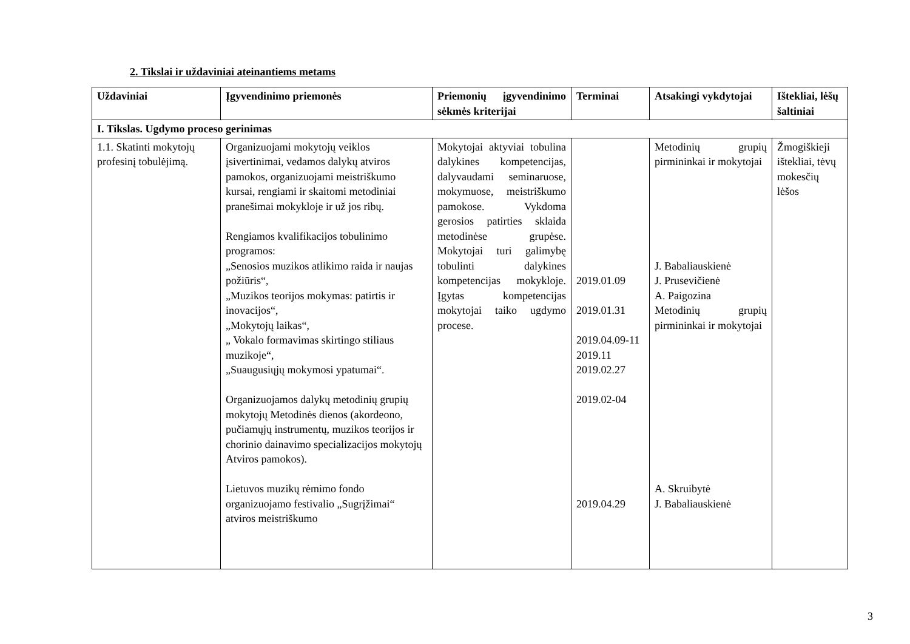2. Tikslai ir uždaviniai ateinantiems metams
| Uždaviniai | Įgyvendinimo priemonės | Priemonių įgyvendinimo sėkmės kriterijai | Terminai | Atsakingi vykdytojai | Ištekliai, lėšų šaltiniai |
| --- | --- | --- | --- | --- | --- |
| I. Tikslas. Ugdymo proceso gerinimas | | | | | |
| 1.1. Skatinti mokytojų profesinį tobulėjimą. | Organizuojami mokytojų veiklos įsivertinimai, vedamos dalykų atviros pamokos, organizuojami meistriškumo kursai, rengiami ir skaitomi metodiniai pranešimai mokykloje ir už jos ribų. Rengiamos kvalifikacijos tobulinimo programos: „Senosios muzikos atlikimo raida ir naujas požiūris“, „Muzikos teorijos mokymas: patirtis ir inovacijos“, „Mokytojų laikas“, „ Vokalo formavimas skirtingo stiliaus muzikoje“, „Suaugusiųjų mokymosi ypatumai“. Organizuojamos dalykų metodinių grupių mokytojų Metodinės dienos (akordeono, pučiamųjų instrumentų, muzikos teorijos ir chorinio dainavimo specializacijos mokytojų Atviros pamokos). Lietuvos muzikų rėmimo fondo organizuojamo festivalio „Sugrįžimai“ atviros meistriškumo | Mokytojai aktyviai tobulina dalykines kompetencijas, dalyvaudami seminaruose, mokymuose, meistriškumo pamokose. Vykdoma gerosios patirties sklaida metodinėse grupėse. Mokytojai turi galimybę tobulinti dalykines kompetencijas mokykloje. Įgytas kompetencijas mokytojai taiko ugdymo procese. | 2019.01.09 2019.01.31 2019.04.09-11 2019.11 2019.02.27 2019.02-04 2019.04.29 | Metodinių grupių pirmininkai ir mokytojai J. Babaliauskienė J. Prusevičienė A. Paigozina Metodinių grupių pirmininkai ir mokytojai A. Skruibytė J. Babaliauskienė | Žmogiškieji ištekliai, tėvų mokesčių lėšos |
3